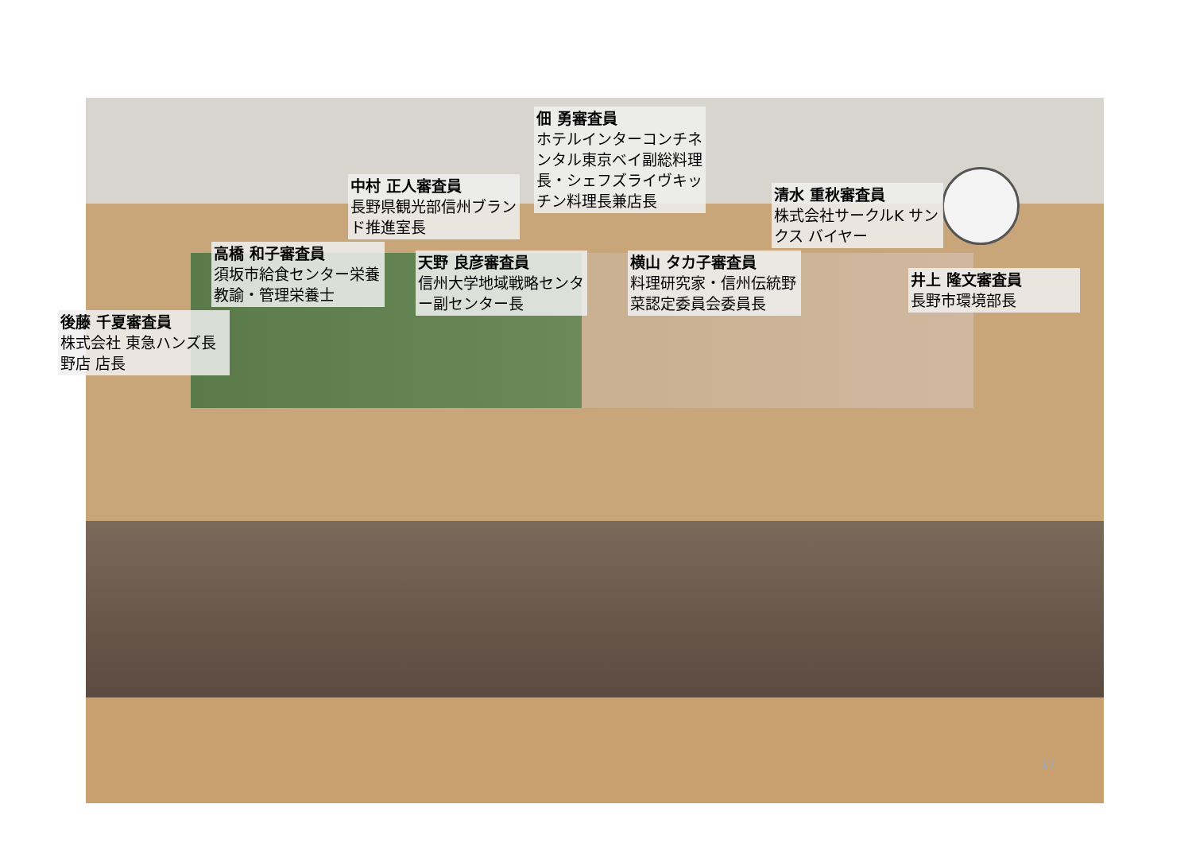佃 勇審査員
ホテルインターコンチネンタル東京ベイ副総料理長・シェフズライヴキッチン料理長兼店長
中村 正人審査員
長野県観光部信州ブランド推進室長
清水 重秋審査員
株式会社サークルK サンクス バイヤー
高橋 和子審査員
須坂市給食センター栄養教諭・管理栄養士
天野 良彦審査員
信州大学地域戦略センター副センター長
横山 タカ子審査員
料理研究家・信州伝統野菜認定委員会委員長
井上 隆文審査員
長野市環境部長
後藤 千夏審査員
株式会社 東急ハンズ長野店 店長
17